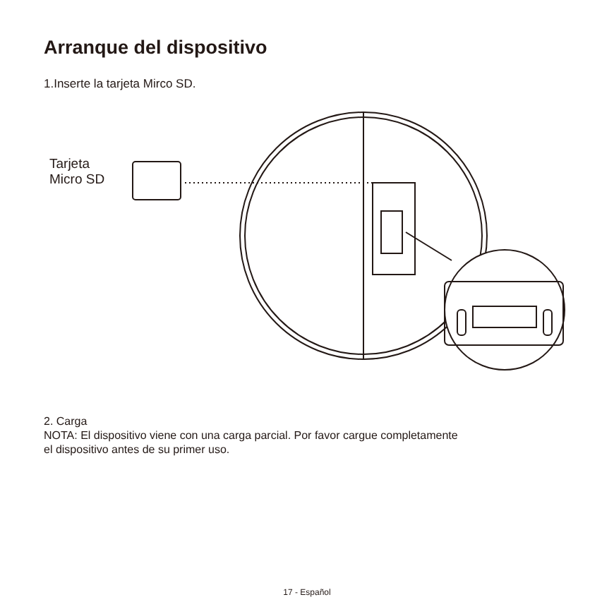Arranque del dispositivo
1.Inserte la tarjeta Mirco SD.
Tarjeta
Micro SD
2. Carga
NOTA: El dispositivo viene con una carga parcial. Por favor cargue completamente
el dispositivo antes de su primer uso.
17 - Español